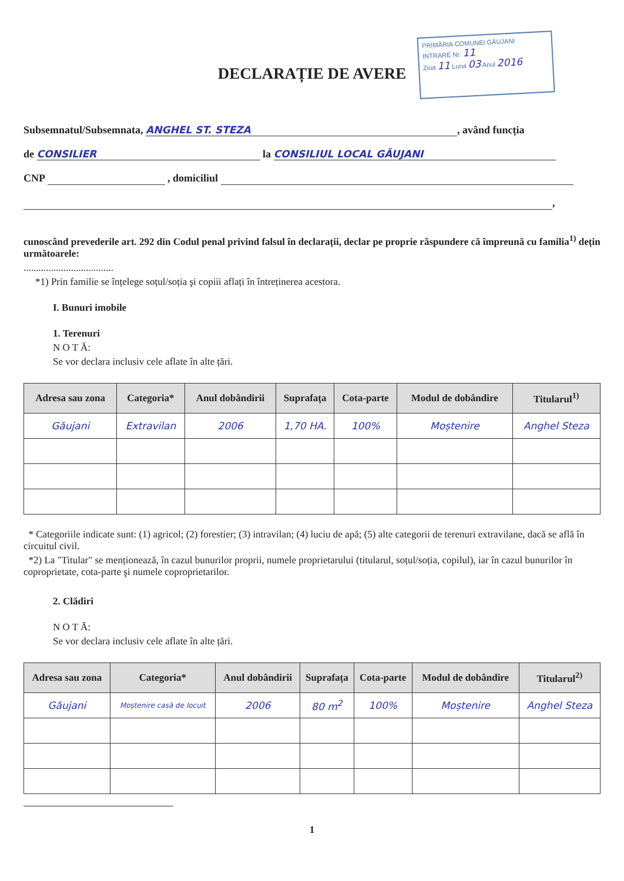DECLARAȚIE DE AVERE
PRIMĂRIA COMUNEI GĂUJANI
INTRARE Nr. 11
Ziua 11 Luna 03 Anul 2016
Subsemnatul/Subsemnata, ANGHEL ST. STEZA, având funcția
de CONSILIER la CONSILIUL LOCAL GĂUJANI
CNP , domiciliul
,
cunoscând prevederile art. 292 din Codul penal privind falsul în declarații, declar pe proprie răspundere că împreună cu familia<sup>1)</sup> dețin următoarele:
....................................
*1) Prin familie se înțelege soțul/soția şi copiii aflați în întreținerea acestora.
I. Bunuri imobile
1. Terenuri
N O T Ă:
Se vor declara inclusiv cele aflate în alte țări.
| Adresa sau zona | Categoria* | Anul dobândirii | Suprafața | Cota-parte | Modul de dobândire | Titularul<sup>1)</sup> |
| --- | --- | --- | --- | --- | --- | --- |
| Găujani | Extravilan | 2006 | 1,70 HA. | 100% | Moștenire | Anghel Steza |
* Categoriile indicate sunt: (1) agricol; (2) forestier; (3) intravilan; (4) luciu de apă; (5) alte categorii de terenuri extravilane, dacă se află în circuitul civil.
*2) La "Titular" se menționează, în cazul bunurilor proprii, numele proprietarului (titularul, soțul/soția, copilul), iar în cazul bunurilor în coproprietate, cota-parte şi numele coproprietarilor.
2. Clădiri
N O T Ă:
Se vor declara inclusiv cele aflate în alte țări.
| Adresa sau zona | Categoria* | Anul dobândirii | Suprafața | Cota-parte | Modul de dobândire | Titularul<sup>2)</sup> |
| --- | --- | --- | --- | --- | --- | --- |
| Găujani | Moștenire casă de locuit | 2006 | 80 m<sup>2</sup> | 100% | Moștenire | Anghel Steza |
1